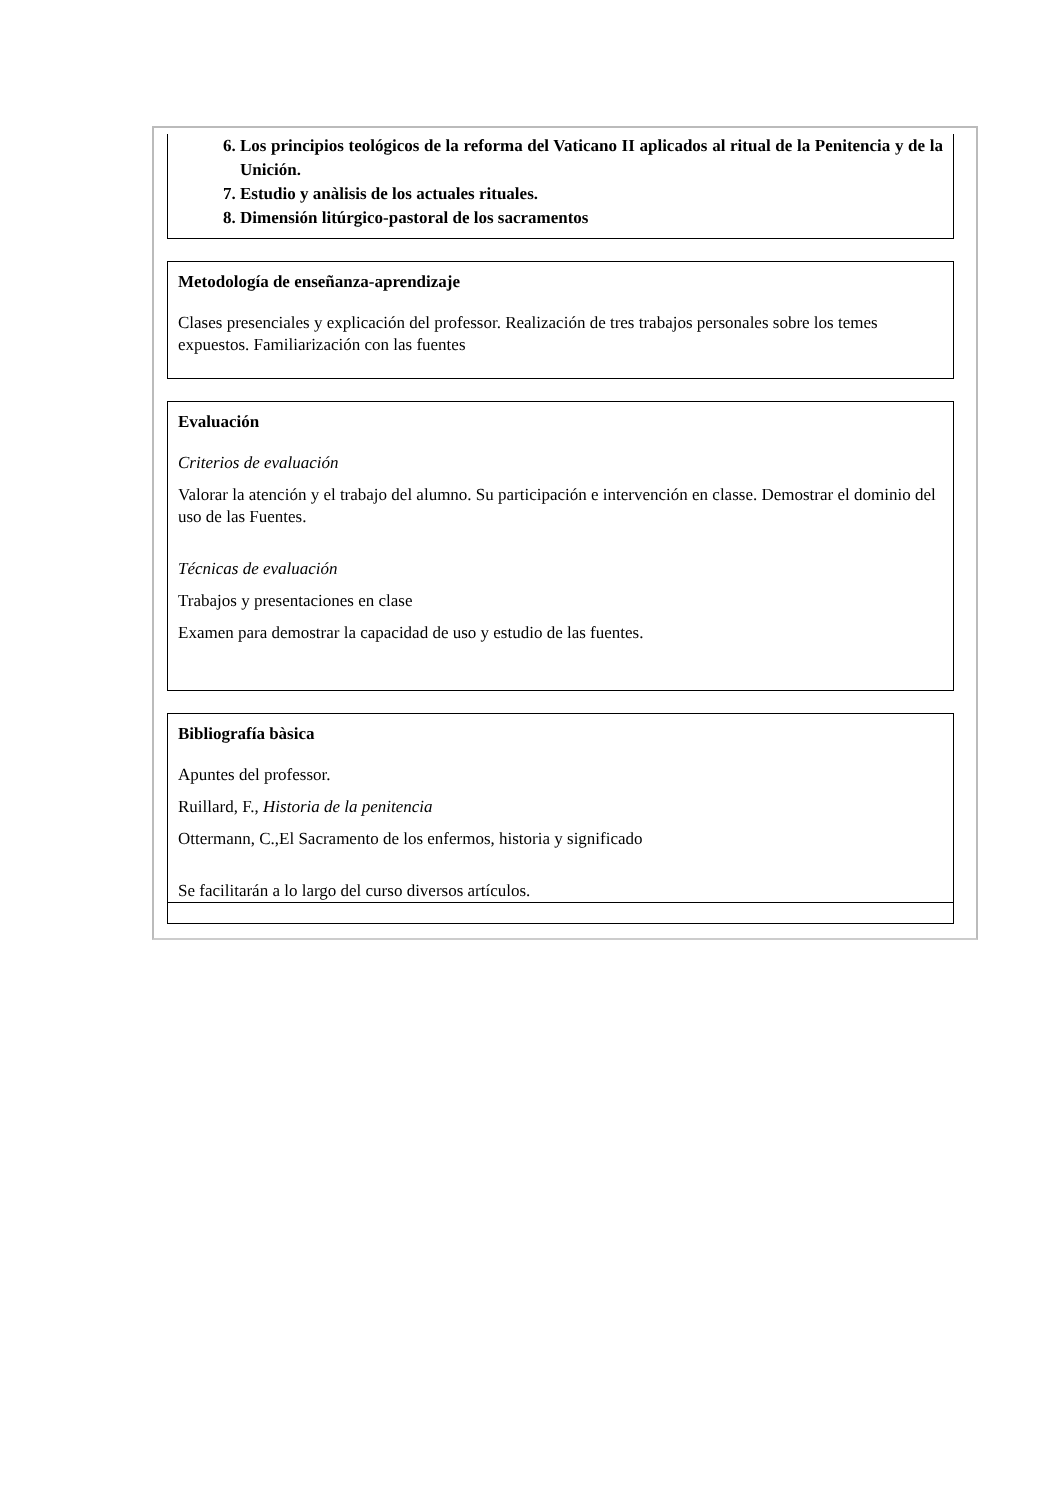6. Los principios teológicos de la reforma del Vaticano II aplicados al ritual de la Penitencia y de la Unición.
7. Estudio y anàlisis de los actuales rituales.
8. Dimensión litúrgico-pastoral de los sacramentos
Metodología de enseñanza-aprendizaje
Clases presenciales y explicación del professor. Realización de tres trabajos personales sobre los temes expuestos. Familiarización con las fuentes
Evaluación
Criterios de evaluación
Valorar la atención y el trabajo del alumno. Su participación e intervención en classe. Demostrar el dominio del uso de las Fuentes.
Técnicas de evaluación
Trabajos y presentaciones en clase
Examen para demostrar la capacidad de uso y estudio de las fuentes.
Bibliografía bàsica
Apuntes del professor.
Ruillard, F., Historia de la penitencia
Ottermann, C.,El Sacramento de los enfermos, historia y significado
Se facilitarán a lo largo del curso diversos artículos.